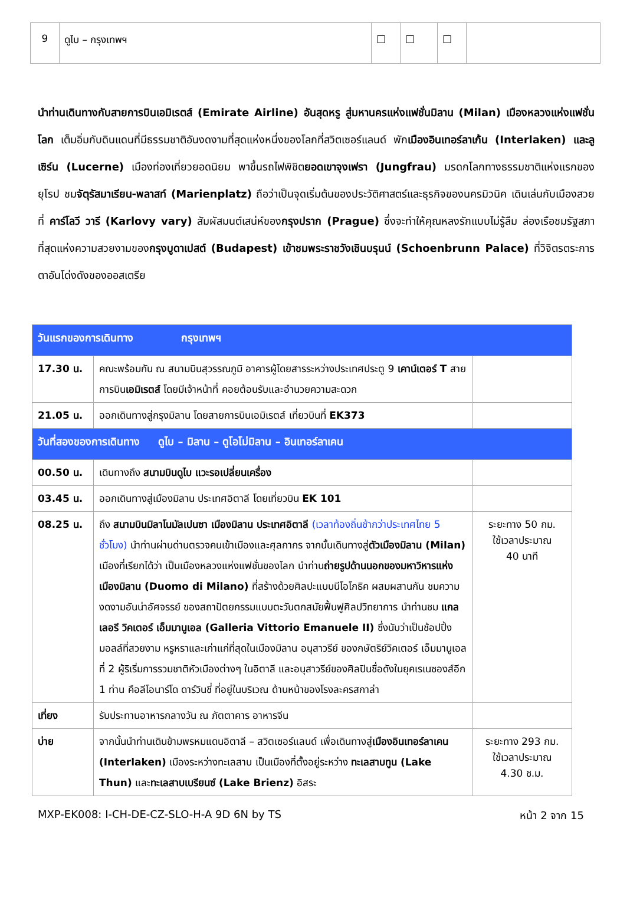| 9 | ดูไบ – กรุงเทพฯ | □ | □ | □ | |
นำท่านเดินทางกับสายการบินเอมิเรตส์ (Emirate Airline) อันสุดหรู สู่มหานครแห่งแฟชั่นมิลาน (Milan) เมืองหลวงแห่งแฟชั่นโลก เต็มอิ่มกับดินแดนที่มีธรรมชาติอันงดงามที่สุดแห่งหนึ่งของโลกที่สวิตเซอร์แลนด์ พักเมืองอินเทอร์ลาเก้น (Interlaken) และลูเซิร์น (Lucerne) เมืองท่องเที่ยวยอดนิยม พาขึ้นรถไฟพิชิตยอดเขาจุงเฟรา (Jungfrau) มรดกโลกทางธรรมชาติแห่งแรกของยุโรป ชมจัตุรัสมาเรียน-พลาสท์ (Marienplatz) ถือว่าเป็นจุดเริ่มต้นของประวัติศาสตร์และธุรกิจของนครมิวนิค เดินเล่นกับเมืองสวยที่ คาร์โลวี วารี (Karlovy vary) สัมผัสมนต์เสน่ห์ของกรุงปราก (Prague) ซึ่งจะทำให้คุณหลงรักแบบไม่รู้ลืม ล่องเรือชมรัฐสภาที่สุดแห่งความสวยงามของกรุงบูดาเปสต์ (Budapest) เข้าชมพระราชวังเชินบรุนน์ (Schoenbrunn Palace) ที่วิจิตรตระการตาอันโด่งดังของออสเตรีย
| วันแรกของการเดินทาง กรุงเทพฯ | | |
| 17.30 น. | คณะพร้อมกัน ณ สนามบินสุวรรณภูมิ อาคารผู้โดยสารระหว่างประเทศประตู 9 เคาน์เตอร์ T สายการบิน เอมิเรตส์ โดยมีเจ้าหน้าที่ คอยต้อนรับและอำนวยความสะดวก | |
| 21.05 น. | ออกเดินทางสู่กรุงมิลาน โดยสายการบินเอมิเรตส์ เที่ยวบินที่ EK373 | |
| วันที่สองของการเดินทาง ดูไบ – มิลาน – ดูโอโม่มิลาน – อินเทอร์ลาเคน | | |
| 00.50 น. | เดินทางถึง สนามบินดูไบ แวะรอเปลี่ยนเครื่อง | |
| 03.45 น. | ออกเดินทางสู่เมืองมิลาน ประเทศอิตาลี โดยเที่ยวบิน EK 101 | |
| 08.25 น. | ถึง สนามบินมิลาโนมัลเปนซา เมืองมิลาน ประเทศอิตาลี (เวลาท้องถิ่นช้ากว่าประเทศไทย 5 ชั่วโมง) นำท่านผ่านด่านตรวจคนเข้าเมืองและศุลกากร จากนั้นเดินทางสู่ ตัวเมืองมิลาน (Milan) เมืองที่เรียกได้ว่า เป็นเมืองหลวงแห่งแฟชั่นของโลก นำท่าน ถ่ายรูปด้านนอกของมหาวิหารแห่งเมืองมิลาน (Duomo di Milano) ที่สร้างด้วยศิลปะแบบนีโอโกธิค ผสมผสานกัน ชมความงดงามอันน่าอัศจรรย์ ของสถาปัตยกรรมแบบตะวันตกสมัยฟื้นฟูศิลปวิทยาการ นำท่านชม แกลเลอรี วิคเตอร์ เอ็มมานูเอล (Galleria Vittorio Emanuele II) ซึ่งนับว่าเป็นช้อปปิ้งมอลล์ที่สวยงาม หรูหราและเก่าแก่ที่สุดในเมืองมิลาน อนุสาวรีย์ ของกษัตริย์วิคเตอร์ เอ็มมานูเอล ที่ 2 ผู้ริเริ่มการรวมชาติหัวเมืองต่างๆ ในอิตาลี และอนุสาวรีย์ของศิลปินชื่อดังในยุคเรเนซองส์อีก 1 ท่าน คือลีโอนาร์โด ดาร์วินชี่ ที่อยู่ในบริเวณ ด้านหน้าของโรงละครสกาล่า | ระยะทาง 50 กม. ใช้เวลาประมาณ 40 นาที |
| เที่ยง | รับประทานอาหารกลางวัน ณ ภัตตาคาร อาหารจีน | |
| บ่าย | จากนั้นนำท่านเดินข้ามพรหมแดนอิตาลี – สวิตเซอร์แลนด์ เพื่อเดินทางสู่ เมืองอินเทอร์ลาเคน (Interlaken) เมืองระหว่างทะเลสาบ เป็นเมืองที่ตั้งอยู่ระหว่าง ทะเลสาบทูน (Lake Thun) และ ทะเลสาบเบรียนซ์ (Lake Brienz) อิสระ | ระยะทาง 293 กม. ใช้เวลาประมาณ 4.30 ช.ม. |
MXP-EK008: I-CH-DE-CZ-SLO-H-A 9D 6N by TS หน้า 2 จาก 15